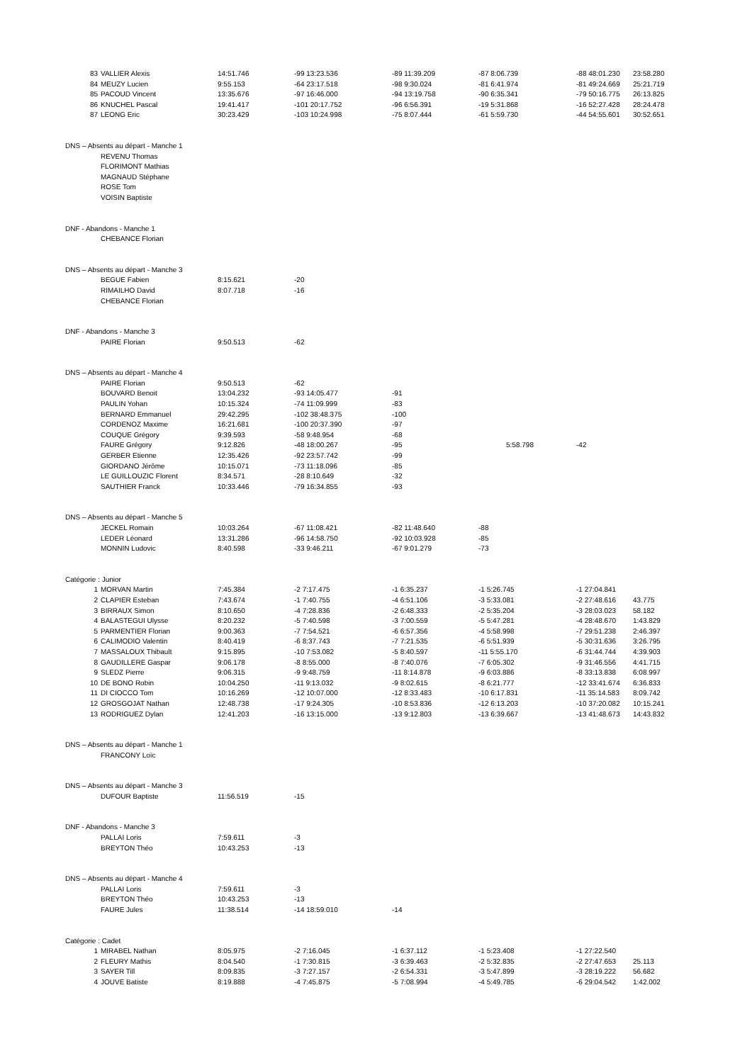| 83 | VALLIER Alexis | 14:51.746 | -99 13:23.536 | -89 11:39.209 | -87 8:06.739 | -88 48:01.230 | 23:58.280 |
| 84 | MEUZY Lucien | 9:55.153 | -64 23:17.518 | -98 9:30.024 | -81 6:41.974 | -81 49:24.669 | 25:21.719 |
| 85 | PACOUD Vincent | 13:35.676 | -97 16:46.000 | -94 13:19.758 | -90 6:35.341 | -79 50:16.775 | 26:13.825 |
| 86 | KNUCHEL Pascal | 19:41.417 | -101 20:17.752 | -96 6:56.391 | -19 5:31.868 | -16 52:27.428 | 28:24.478 |
| 87 | LEONG Eric | 30:23.429 | -103 10:24.998 | -75 8:07.444 | -61 5:59.730 | -44 54:55.601 | 30:52.651 |
| DNS – Absents au départ - Manche 1 | | | | | | | |
| | REVENU Thomas | | | | | | |
| | FLORIMONT Mathias | | | | | | |
| | MAGNAUD Stéphane | | | | | | |
| | ROSE Tom | | | | | | |
| | VOISIN Baptiste | | | | | | |
| DNF - Abandons - Manche 1 | | | | | | | |
| | CHEBANCE Florian | | | | | | |
| DNS – Absents au départ - Manche 3 | | | | | | | |
| | BEGUE Fabien | 8:15.621 | -20 | | | | |
| | RIMAILHO David | 8:07.718 | -16 | | | | |
| | CHEBANCE Florian | | | | | | |
| DNF - Abandons - Manche 3 | | | | | | | |
| | PAIRE Florian | 9:50.513 | -62 | | | | |
| DNS – Absents au départ - Manche 4 | | | | | | | |
| | PAIRE Florian | 9:50.513 | -62 | | | | |
| | BOUVARD Benoit | 13:04.232 | -93 14:05.477 | -91 | | | |
| | PAULIN Yohan | 10:15.324 | -74 11:09.999 | -83 | | | |
| | BERNARD Emmanuel | 29:42.295 | -102 38:48.375 | -100 | | | |
| | CORDENOZ Maxime | 16:21.681 | -100 20:37.390 | -97 | | | |
| | COUQUE Grégory | 9:39.593 | -58 9:48.954 | -68 | | | |
| | FAURE Grégory | 9:12.826 | -48 18:00.267 | -95 | 5:58.798 | -42 | |
| | GERBER Etienne | 12:35.426 | -92 23:57.742 | -99 | | | |
| | GIORDANO Jérôme | 10:15.071 | -73 11:18.096 | -85 | | | |
| | LE GUILLOUZIC Florent | 8:34.571 | -28 8:10.649 | -32 | | | |
| | SAUTHIER Franck | 10:33.446 | -79 16:34.855 | -93 | | | |
| DNS – Absents au départ - Manche 5 | | | | | | | |
| | JECKEL Romain | 10:03.264 | -67 11:08.421 | -82 11:48.640 | -88 | | |
| | LEDER Léonard | 13:31.286 | -96 14:58.750 | -92 10:03.928 | -85 | | |
| | MONNIN Ludovic | 8:40.598 | -33 9:46.211 | -67 9:01.279 | -73 | | |
| Catégorie : Junior | | | | | | | |
| 1 | MORVAN Martin | 7:45.384 | -2 7:17.475 | -1 6:35.237 | -1 5:26.745 | -1 27:04.841 | |
| 2 | CLAPIER Esteban | 7:43.674 | -1 7:40.755 | -4 6:51.106 | -3 5:33.081 | -2 27:48.616 | 43.775 |
| 3 | BIRRAUX Simon | 8:10.650 | -4 7:28.836 | -2 6:48.333 | -2 5:35.204 | -3 28:03.023 | 58.182 |
| 4 | BALASTEGUI Ulysse | 8:20.232 | -5 7:40.598 | -3 7:00.559 | -5 5:47.281 | -4 28:48.670 | 1:43.829 |
| 5 | PARMENTIER Florian | 9:00.363 | -7 7:54.521 | -6 6:57.356 | -4 5:58.998 | -7 29:51.238 | 2:46.397 |
| 6 | CALIMODIO Valentin | 8:40.419 | -6 8:37.743 | -7 7:21.535 | -6 5:51.939 | -5 30:31.636 | 3:26.795 |
| 7 | MASSALOUX Thibault | 9:15.895 | -10 7:53.082 | -5 8:40.597 | -11 5:55.170 | -6 31:44.744 | 4:39.903 |
| 8 | GAUDILLERE Gaspar | 9:06.178 | -8 8:55.000 | -8 7:40.076 | -7 6:05.302 | -9 31:46.556 | 4:41.715 |
| 9 | SLEDZ Pierre | 9:06.315 | -9 9:48.759 | -11 8:14.878 | -9 6:03.886 | -8 33:13.838 | 6:08.997 |
| 10 | DE BONO Robin | 10:04.250 | -11 9:13.032 | -9 8:02.615 | -8 6:21.777 | -12 33:41.674 | 6:36.833 |
| 11 | DI CIOCCO Tom | 10:16.269 | -12 10:07.000 | -12 8:33.483 | -10 6:17.831 | -11 35:14.583 | 8:09.742 |
| 12 | GROSGOJAT Nathan | 12:48.738 | -17 9:24.305 | -10 8:53.836 | -12 6:13.203 | -10 37:20.082 | 10:15.241 |
| 13 | RODRIGUEZ Dylan | 12:41.203 | -16 13:15.000 | -13 9:12.803 | -13 6:39.667 | -13 41:48.673 | 14:43.832 |
| DNS – Absents au départ - Manche 1 | | | | | | | |
| | FRANCONY Loïc | | | | | | |
| DNS – Absents au départ - Manche 3 | | | | | | | |
| | DUFOUR Baptiste | 11:56.519 | -15 | | | | |
| DNF - Abandons - Manche 3 | | | | | | | |
| | PALLAI Loris | 7:59.611 | -3 | | | | |
| | BREYTON Théo | 10:43.253 | -13 | | | | |
| DNS – Absents au départ - Manche 4 | | | | | | | |
| | PALLAI Loris | 7:59.611 | -3 | | | | |
| | BREYTON Théo | 10:43.253 | -13 | | | | |
| | FAURE Jules | 11:38.514 | -14 18:59.010 | -14 | | | |
| Catégorie : Cadet | | | | | | | |
| 1 | MIRABEL Nathan | 8:05.975 | -2 7:16.045 | -1 6:37.112 | -1 5:23.408 | -1 27:22.540 | |
| 2 | FLEURY Mathis | 8:04.540 | -1 7:30.815 | -3 6:39.463 | -2 5:32.835 | -2 27:47.653 | 25.113 |
| 3 | SAYER Till | 8:09.835 | -3 7:27.157 | -2 6:54.331 | -3 5:47.899 | -3 28:19.222 | 56.682 |
| 4 | JOUVE Batiste | 8:19.888 | -4 7:45.875 | -5 7:08.994 | -4 5:49.785 | -6 29:04.542 | 1:42.002 |